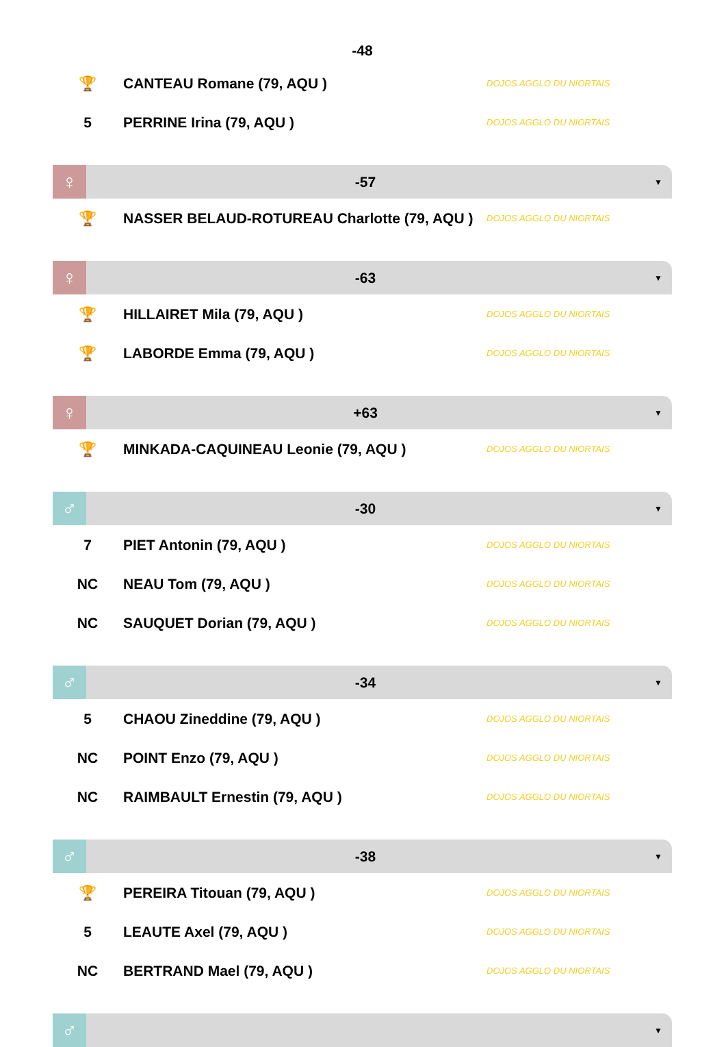-48
| 🏆 | CANTEAU Romane (79, AQU ) | DOJOS AGGLO DU NIORTAIS |
| 5 | PERRINE Irina (79, AQU ) | DOJOS AGGLO DU NIORTAIS |
♀
-57
▼
| 🏆 | NASSER BELAUD-ROTUREAU Charlotte (79, AQU ) | DOJOS AGGLO DU NIORTAIS |
♀
-63
▼
| 🏆 | HILLAIRET Mila (79, AQU ) | DOJOS AGGLO DU NIORTAIS |
| 🏆 | LABORDE Emma (79, AQU ) | DOJOS AGGLO DU NIORTAIS |
♀
+63
▼
| 🏆 | MINKADA-CAQUINEAU Leonie (79, AQU ) | DOJOS AGGLO DU NIORTAIS |
♂
-30
▼
| 7 | PIET Antonin (79, AQU ) | DOJOS AGGLO DU NIORTAIS |
| NC | NEAU Tom (79, AQU ) | DOJOS AGGLO DU NIORTAIS |
| NC | SAUQUET Dorian (79, AQU ) | DOJOS AGGLO DU NIORTAIS |
♂
-34
▼
| 5 | CHAOU Zineddine (79, AQU ) | DOJOS AGGLO DU NIORTAIS |
| NC | POINT Enzo (79, AQU ) | DOJOS AGGLO DU NIORTAIS |
| NC | RAIMBAULT Ernestin (79, AQU ) | DOJOS AGGLO DU NIORTAIS |
♂
-38
▼
| 🏆 | PEREIRA Titouan (79, AQU ) | DOJOS AGGLO DU NIORTAIS |
| 5 | LEAUTE Axel (79, AQU ) | DOJOS AGGLO DU NIORTAIS |
| NC | BERTRAND Mael (79, AQU ) | DOJOS AGGLO DU NIORTAIS |
♂
▼